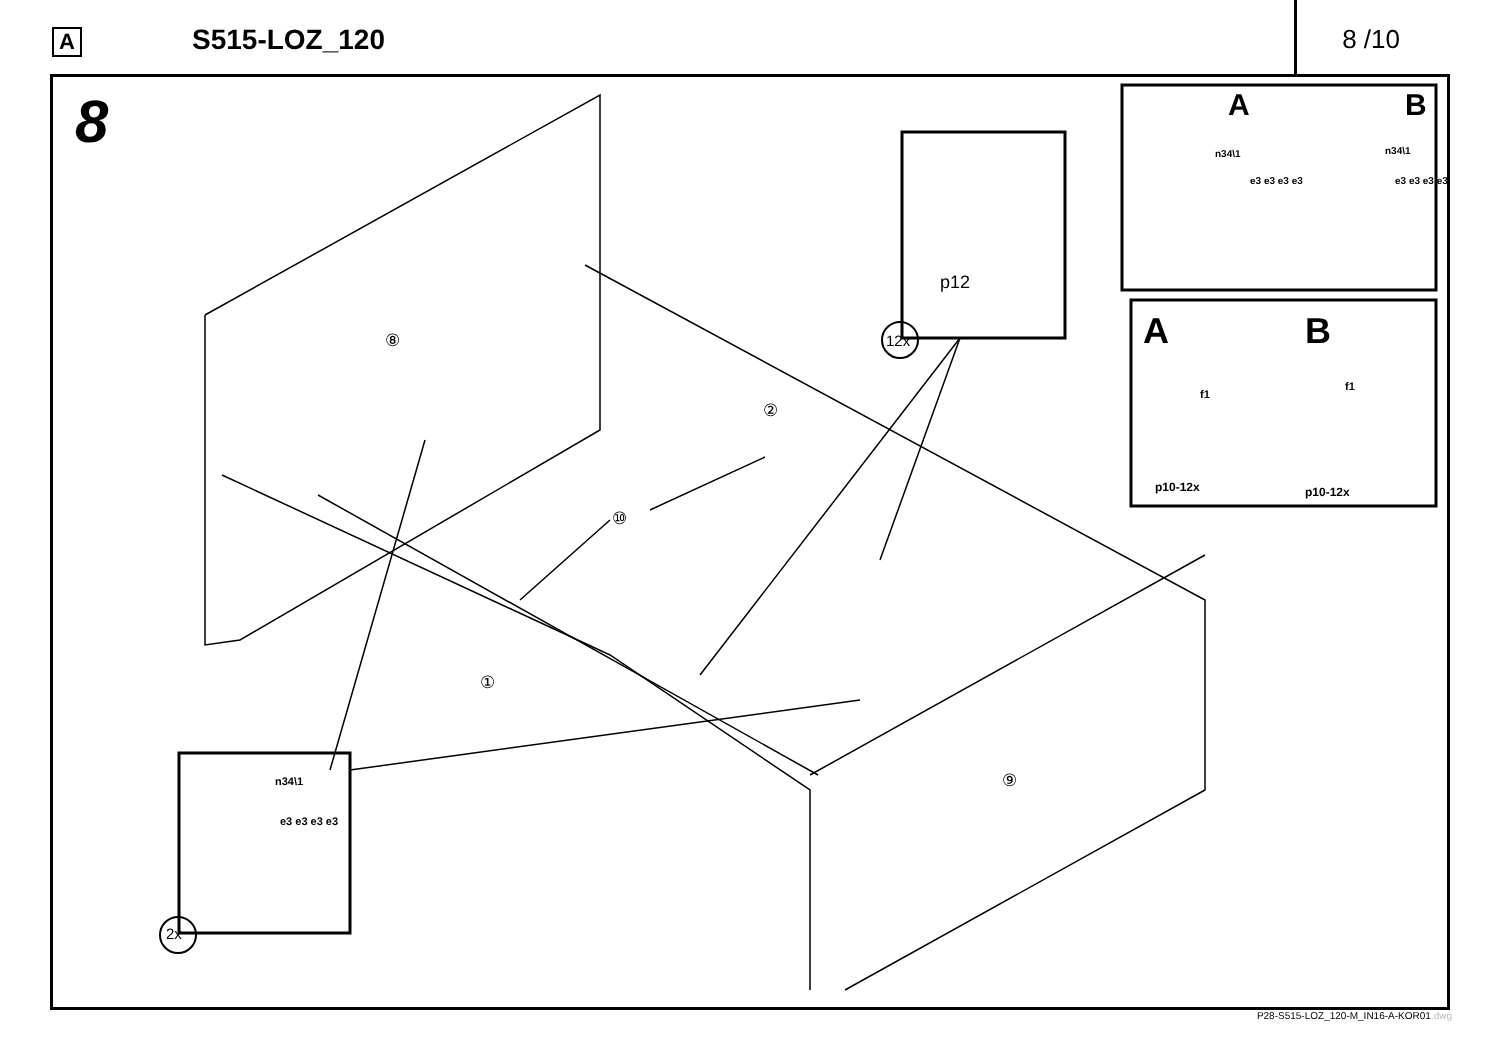A
S515-LOZ_120 8 /10
8
⑧
②
⑩
①
⑨
p12
12x
2x
A B
n34\1 n34\1
A B
f1
f1
p10-12x p10-12x
e3 e3 e3 e3 e3 e3 e3 e3
n34\1
e3 e3 e3 e3
P28-S515-LOZ_120-M_IN16-A-KOR01.dwg